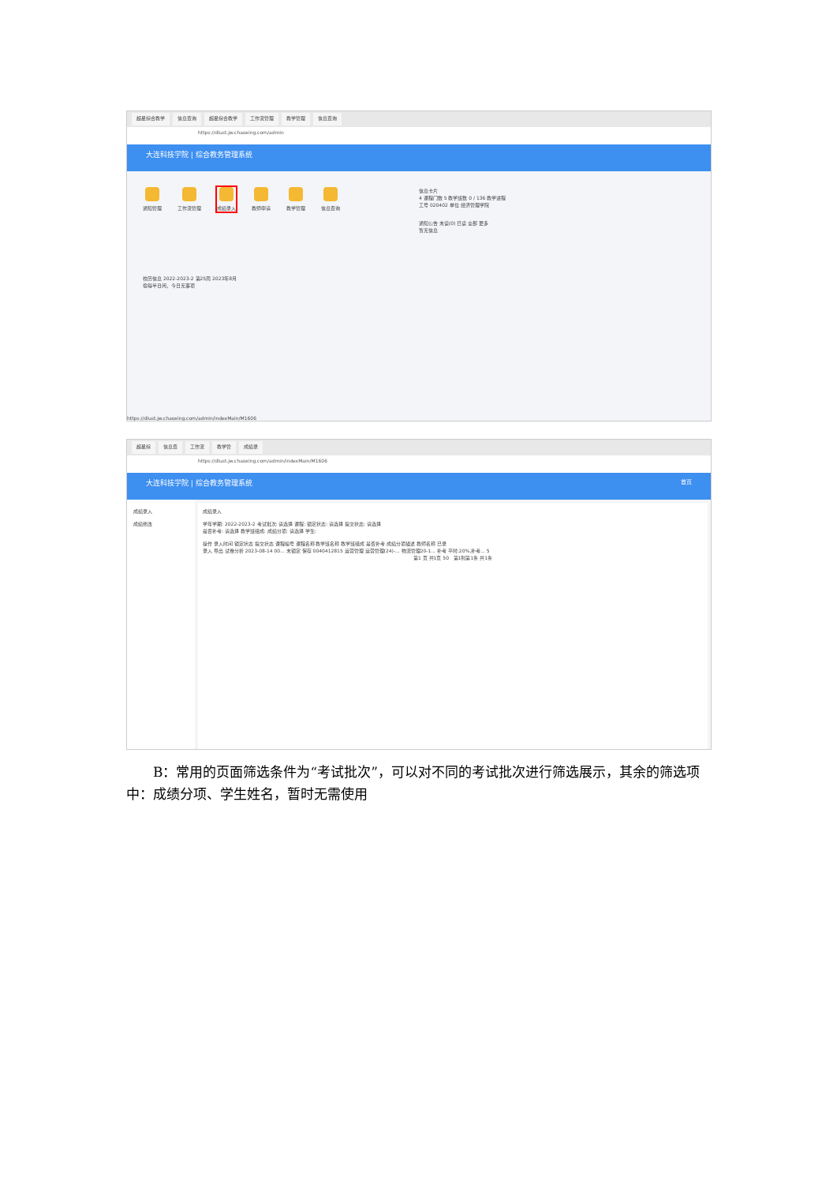超星综合教学 信息查询 超星综合教学 工作流管理 教学管理 信息查询
https://dlust.jw.chaoxing.com/admin
大连科技学院 | 综合教务管理系统
通知管理 工作流管理 成绩录入 教师申请 教学管理 信息查询
校历信息 2022-2023-2 第25周 2023年8月
偷得半日闲，今日无事项
信息卡片
4 课程门数 5 教学班数 0 / 136 教学进程
工号 020402 单位 经济管理学院
通知公告 未读(0) 已读 全部 更多
暂无信息
https://dlust.jw.chaoxing.com/admin/indexMain/M1606
超星综 信息查 工作流 教学管 成绩录
https://dlust.jw.chaoxing.com/admin/indexMain/M1606
大连科技学院 | 综合教务管理系统 首页
成绩录入
成绩修改
成绩录入
学年学期: 2022-2023-2 考试批次: 请选择 课程: 锁定状态: 请选择 提交状态: 请选择
是否补考: 请选择 教学班组成: 成绩分项: 请选择 学生:
操作 录入时间 锁定状态 提交状态 课程编号 课程名称 教学班名称 教学班组成 是否补考 成绩分项描述 教师名称 已录
录入 导出 试卷分析 2023-08-14 00... 未锁定 保存 0040412815 运营管理 运营管理(24)-... 物流管理20-1... 补考 平时:20%,补考... 5
第1 页 共1页 50 第1到第1条 共1条
B：常用的页面筛选条件为“考试批次”，可以对不同的考试批次进行筛选展示，其余的筛选项中：成绩分项、学生姓名，暂时无需使用